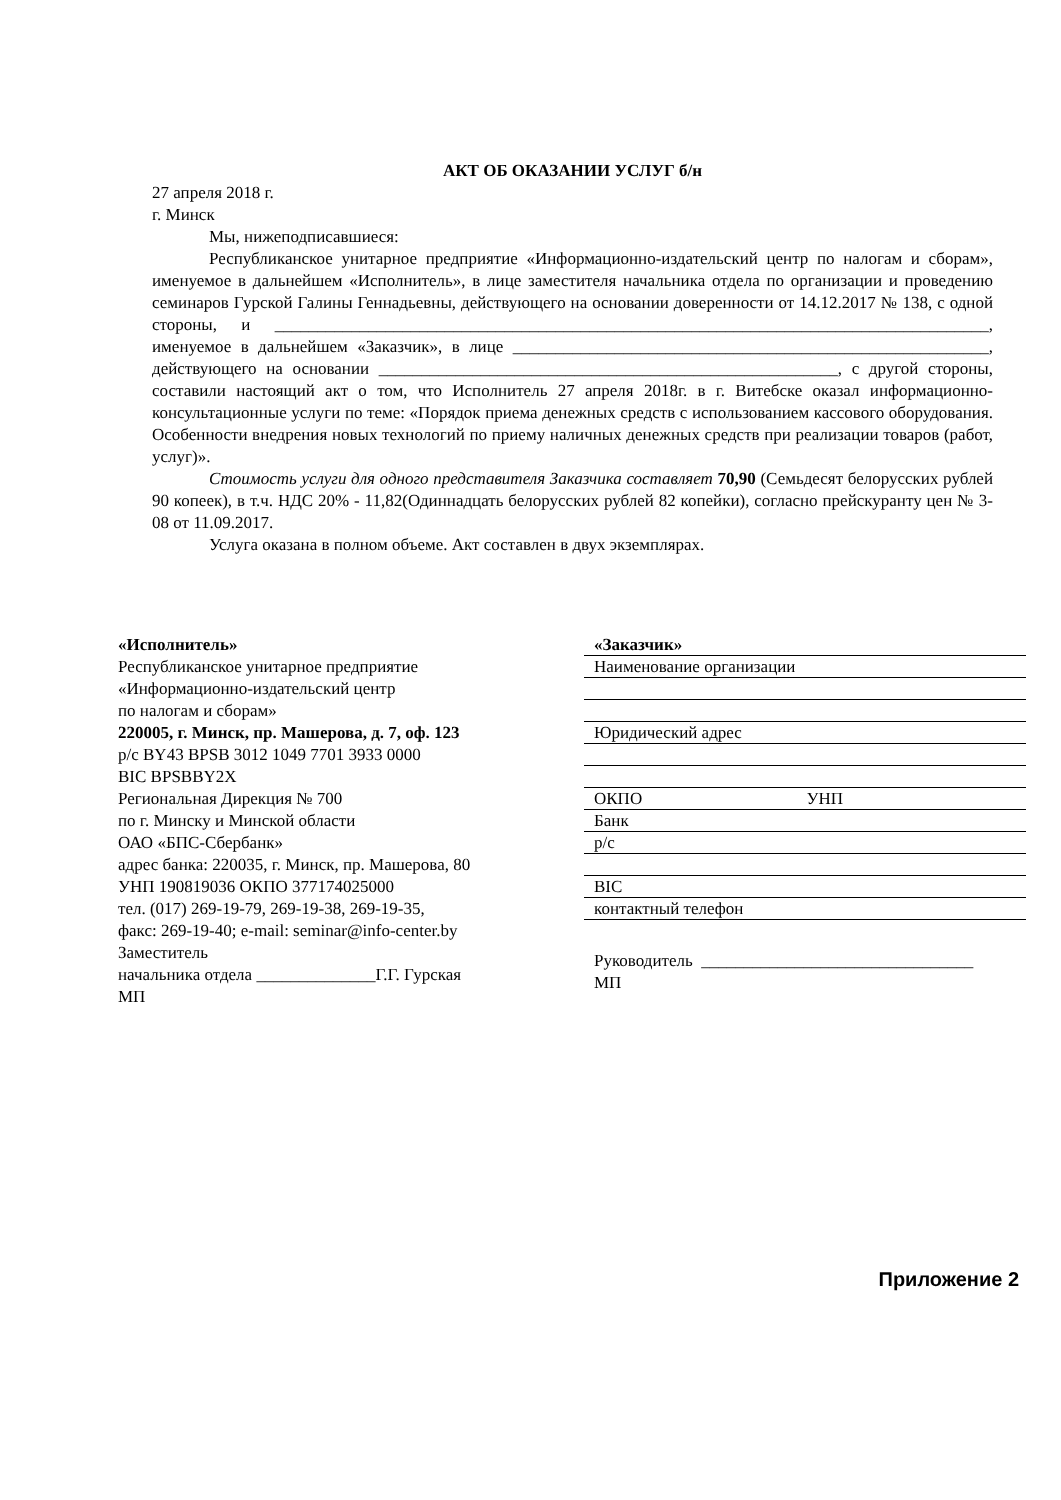АКТ ОБ ОКАЗАНИИ УСЛУГ б/н
27 апреля 2018 г.
г. Минск
Мы, нижеподписавшиеся:
Республиканское унитарное предприятие «Информационно-издательский центр по налогам и сборам», именуемое в дальнейшем «Исполнитель», в лице заместителя начальника отдела по организации и проведению семинаров Гурской Галины Геннадьевны, действующего на основании доверенности от 14.12.2017 № 138, с одной стороны, и ____________________________________________________________________________________, именуемое в дальнейшем «Заказчик», в лице ________________________________________________________, действующего на основании ______________________________________________________, с другой стороны, составили настоящий акт о том, что Исполнитель 27 апреля 2018г. в г. Витебске оказал информационно-консультационные услуги по теме: «Порядок приема денежных средств с использованием кассового оборудования. Особенности внедрения новых технологий по приему наличных денежных средств при реализации товаров (работ, услуг)».
Стоимость услуги для одного представителя Заказчика составляет 70,90 (Семьдесят белорусских рублей 90 копеек), в т.ч. НДС 20% - 11,82(Одиннадцать белорусских рублей 82 копейки), согласно прейскуранту цен № 3-08 от 11.09.2017.
Услуга оказана в полном объеме. Акт составлен в двух экземплярах.
«Исполнитель»
Республиканское унитарное предприятие
«Информационно-издательский центр
по налогам и сборам»
220005, г. Минск, пр. Машерова, д. 7, оф. 123
р/с BY43 BPSB 3012 1049 7701 3933 0000
BIC BPSBBY2X
Региональная Дирекция № 700
по г. Минску и Минской области
ОАО «БПС-Сбербанк»
адрес банка: 220035, г. Минск, пр. Машерова, 80
УНП 190819036 ОКПО 377174025000
тел. (017) 269-19-79, 269-19-38, 269-19-35,
факс: 269-19-40; e-mail: seminar@info-center.by
Заместитель
начальника отдела ______________Г.Г. Гурская
МП
«Заказчик»
Наименование организации
Юридический адрес
ОКПО УНП
Банк
р/с
BIC
контактный телефон
Руководитель ________________________________
МП
Приложение 2